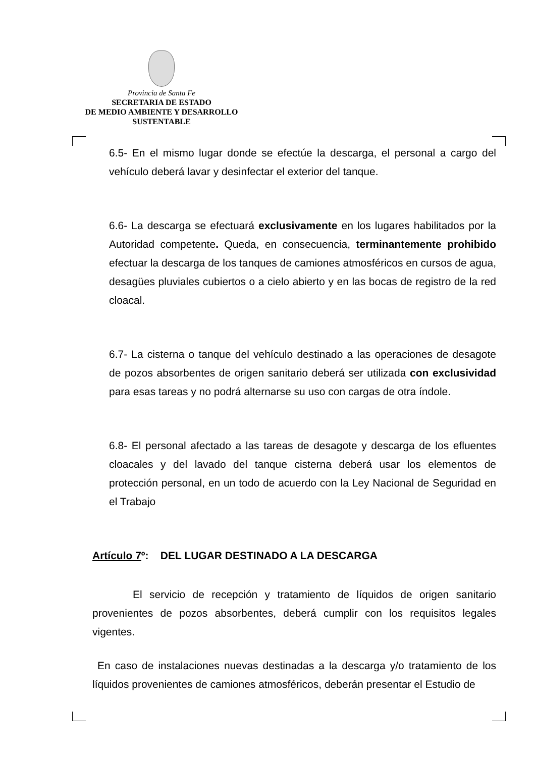Provincia de Santa Fe
SECRETARIA DE ESTADO
DE MEDIO AMBIENTE Y DESARROLLO
SUSTENTABLE
6.5- En el mismo lugar donde se efectúe la descarga, el personal a cargo del vehículo deberá lavar y desinfectar el exterior del tanque.
6.6- La descarga se efectuará exclusivamente en los lugares habilitados por la Autoridad competente. Queda, en consecuencia, terminantemente prohibido efectuar la descarga de los tanques de camiones atmosféricos en cursos de agua, desagües pluviales cubiertos o a cielo abierto y en las bocas de registro de la red cloacal.
6.7- La cisterna o tanque del vehículo destinado a las operaciones de desagote de pozos absorbentes de origen sanitario deberá ser utilizada con exclusividad para esas tareas y no podrá alternarse su uso con cargas de otra índole.
6.8- El personal afectado a las tareas de desagote y descarga de los efluentes cloacales y del lavado del tanque cisterna deberá usar los elementos de protección personal, en un todo de acuerdo con la Ley Nacional de Seguridad en el Trabajo
Artículo 7º: DEL LUGAR DESTINADO A LA DESCARGA
El servicio de recepción y tratamiento de líquidos de origen sanitario provenientes de pozos absorbentes, deberá cumplir con los requisitos legales vigentes.
En caso de instalaciones nuevas destinadas a la descarga y/o tratamiento de los líquidos provenientes de camiones atmosféricos, deberán presentar el Estudio de